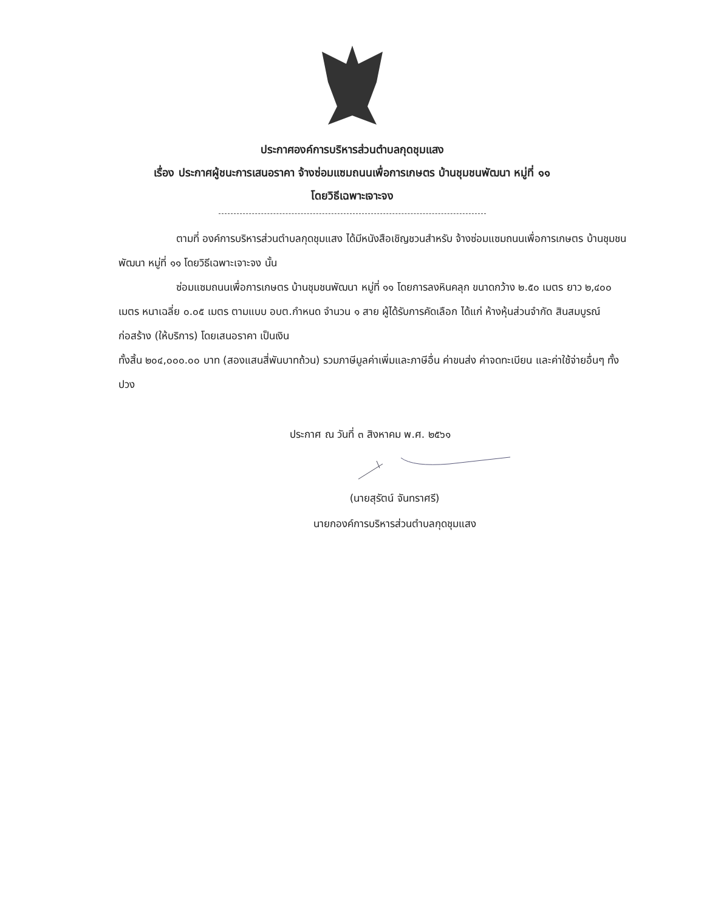ประกาศองค์การบริหารส่วนตำบลกุดชุมแสง
เรื่อง ประกาศผู้ชนะการเสนอราคา จ้างซ่อมแซมถนนเพื่อการเกษตร บ้านชุมชนพัฒนา หมู่ที่ ๑๑
โดยวิธีเฉพาะเจาะจง
ตามที่ องค์การบริหารส่วนตำบลกุดชุมแสง ได้มีหนังสือเชิญชวนสำหรับ จ้างซ่อมแซมถนนเพื่อการเกษตร บ้านชุมชนพัฒนา หมู่ที่ ๑๑ โดยวิธีเฉพาะเจาะจง นั้น
ซ่อมแซมถนนเพื่อการเกษตร บ้านชุมชนพัฒนา หมู่ที่ ๑๑ โดยการลงหินคลุก ขนาดกว้าง ๒.๕๐ เมตร ยาว ๒,๔๐๐ เมตร หนาเฉลี่ย ๐.๐๕ เมตร ตามแบบ อบต.กำหนด จำนวน ๑ สาย ผู้ได้รับการคัดเลือก ได้แก่ ห้างหุ้นส่วนจำกัด สินสมบูรณ์ก่อสร้าง (ให้บริการ) โดยเสนอราคา เป็นเงิน
ทั้งสิ้น ๒๐๔,๐๐๐.๐๐ บาท (สองแสนสี่พันบาทถ้วน) รวมภาษีมูลค่าเพิ่มและภาษีอื่น ค่าขนส่ง ค่าจดทะเบียน และค่าใช้จ่ายอื่นๆ ทั้งปวง
ประกาศ ณ วันที่ ๓ สิงหาคม พ.ศ. ๒๕๖๑
(นายสุรัตน์ จันทราศรี)
นายกองค์การบริหารส่วนตำบลกุดชุมแสง